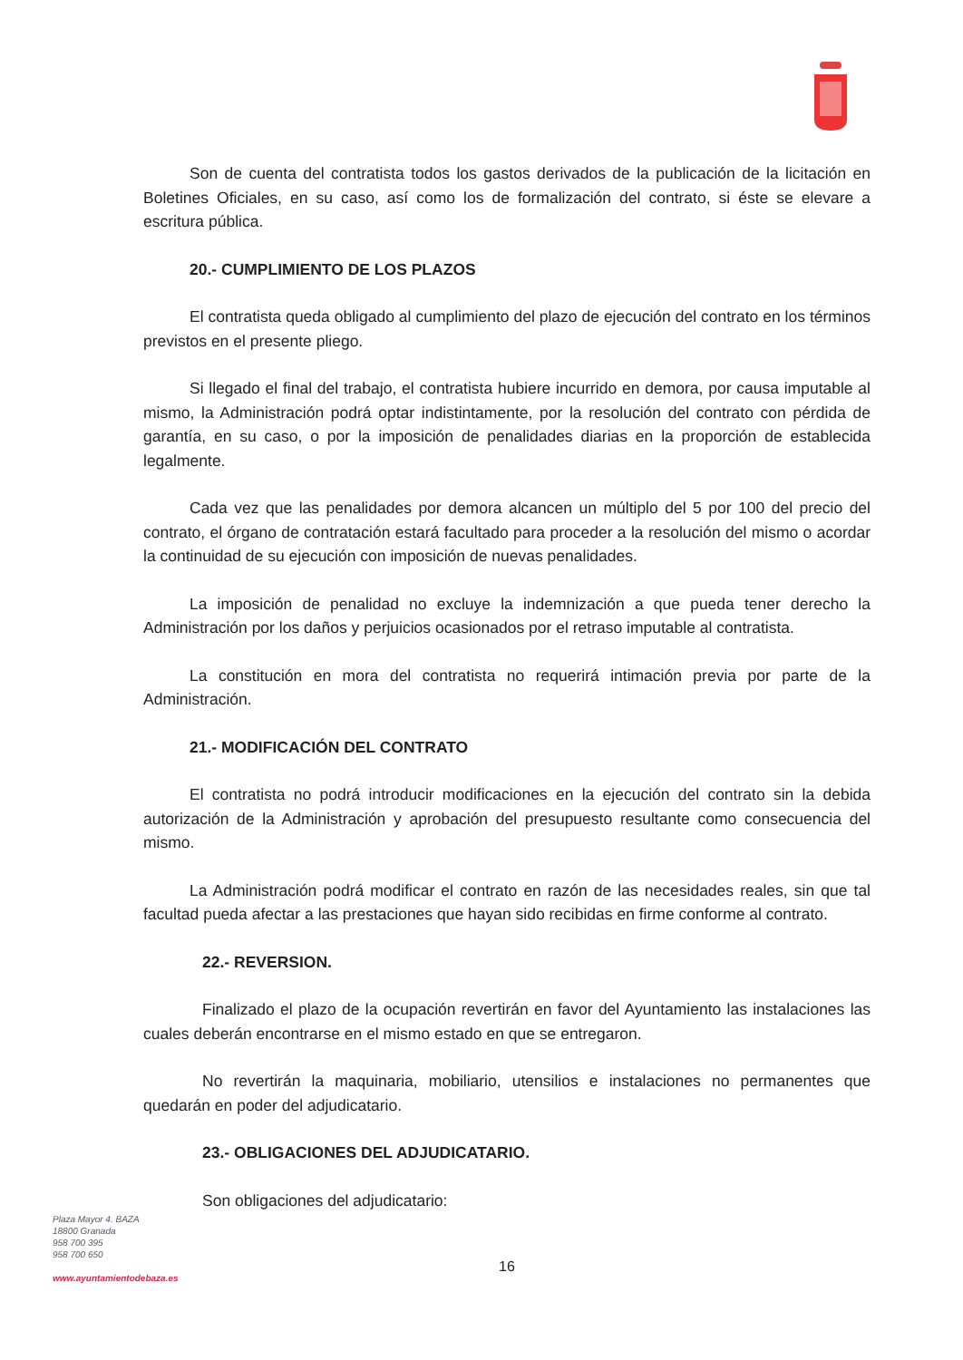Son de cuenta del contratista todos los gastos derivados de la publicación de la licitación en Boletines Oficiales, en su caso, así como los de formalización del contrato, si éste se elevare a escritura pública.
20.- CUMPLIMIENTO DE LOS PLAZOS
El contratista queda obligado al cumplimiento del plazo de ejecución del contrato en los términos previstos en el presente pliego.
Si llegado el final del trabajo, el contratista hubiere incurrido en demora, por causa imputable al mismo, la Administración podrá optar indistintamente, por la resolución del contrato con pérdida de garantía, en su caso, o por la imposición de penalidades diarias en la proporción de establecida legalmente.
Cada vez que las penalidades por demora alcancen un múltiplo del 5 por 100 del precio del contrato, el órgano de contratación estará facultado para proceder a la resolución del mismo o acordar la continuidad de su ejecución con imposición de nuevas penalidades.
La imposición de penalidad no excluye la indemnización a que pueda tener derecho la Administración por los daños y perjuicios ocasionados por el retraso imputable al contratista.
La constitución en mora del contratista no requerirá intimación previa por parte de la Administración.
21.- MODIFICACIÓN DEL CONTRATO
El contratista no podrá introducir modificaciones en la ejecución del contrato sin la debida autorización de la Administración y aprobación del presupuesto resultante como consecuencia del mismo.
La Administración podrá modificar el contrato en razón de las necesidades reales, sin que tal facultad pueda afectar a las prestaciones que hayan sido recibidas en firme conforme al contrato.
22.- REVERSION.
Finalizado el plazo de la ocupación revertirán en favor del Ayuntamiento las instalaciones las cuales deberán encontrarse en el mismo estado en que se entregaron.
No revertirán la maquinaria, mobiliario, utensilios e instalaciones no permanentes que quedarán en poder del adjudicatario.
23.- OBLIGACIONES DEL ADJUDICATARIO.
Son obligaciones del adjudicatario:
Plaza Mayor 4. BAZA
18800 Granada
958 700 395
958 700 650
www.ayuntamientodebaza.es
16